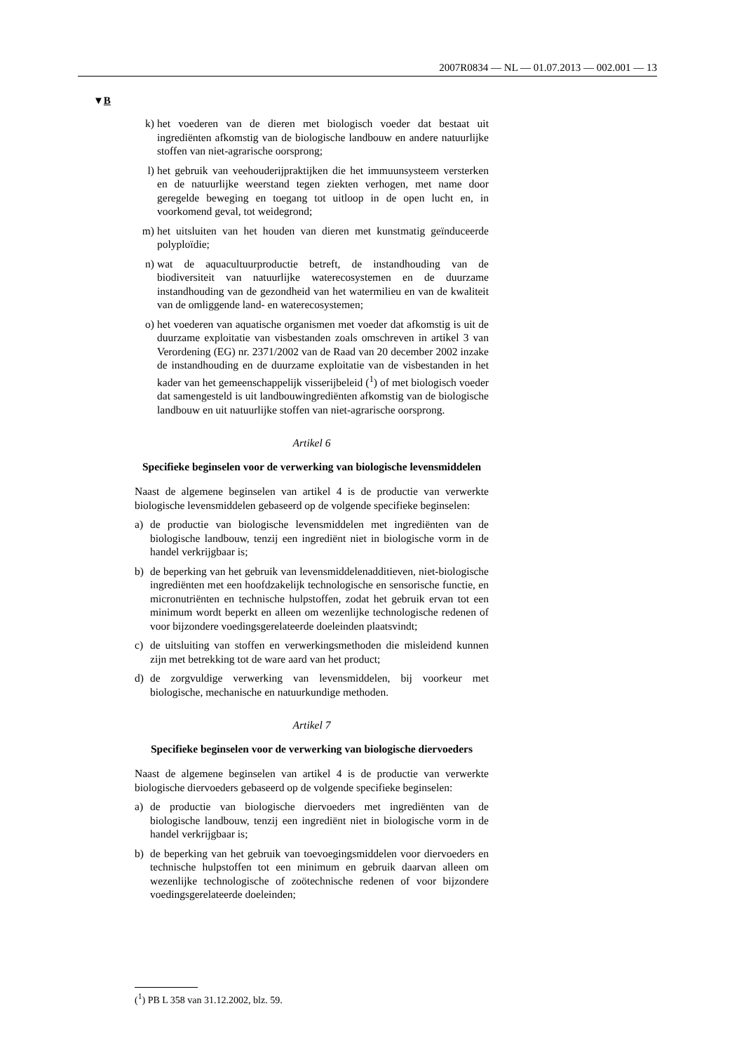2007R0834 — NL — 01.07.2013 — 002.001 — 13
▼B
k) het voederen van de dieren met biologisch voeder dat bestaat uit ingrediënten afkomstig van de biologische landbouw en andere natuurlijke stoffen van niet-agrarische oorsprong;
l) het gebruik van veehouderijpraktijken die het immuunsysteem versterken en de natuurlijke weerstand tegen ziekten verhogen, met name door geregelde beweging en toegang tot uitloop in de open lucht en, in voorkomend geval, tot weidegrond;
m) het uitsluiten van het houden van dieren met kunstmatig geïnduceerde polyploïdie;
n) wat de aquacultuurproductie betreft, de instandhouding van de biodiversiteit van natuurlijke waterecosystemen en de duurzame instandhouding van de gezondheid van het watermilieu en van de kwaliteit van de omliggende land- en waterecosystemen;
o) het voederen van aquatische organismen met voeder dat afkomstig is uit de duurzame exploitatie van visbestanden zoals omschreven in artikel 3 van Verordening (EG) nr. 2371/2002 van de Raad van 20 december 2002 inzake de instandhouding en de duurzame exploitatie van de visbestanden in het kader van het gemeenschappelijk visserijbeleid (<sup>1</sup>) of met biologisch voeder dat samengesteld is uit landbouwingrediënten afkomstig van de biologische landbouw en uit natuurlijke stoffen van niet-agrarische oorsprong.
Artikel 6
Specifieke beginselen voor de verwerking van biologische levensmiddelen
Naast de algemene beginselen van artikel 4 is de productie van verwerkte biologische levensmiddelen gebaseerd op de volgende specifieke beginselen:
a) de productie van biologische levensmiddelen met ingrediënten van de biologische landbouw, tenzij een ingrediënt niet in biologische vorm in de handel verkrijgbaar is;
b) de beperking van het gebruik van levensmiddelenadditieven, niet-biologische ingrediënten met een hoofdzakelijk technologische en sensorische functie, en micronutriënten en technische hulpstoffen, zodat het gebruik ervan tot een minimum wordt beperkt en alleen om wezenlijke technologische redenen of voor bijzondere voedingsgerelateerde doeleinden plaatsvindt;
c) de uitsluiting van stoffen en verwerkingsmethoden die misleidend kunnen zijn met betrekking tot de ware aard van het product;
d) de zorgvuldige verwerking van levensmiddelen, bij voorkeur met biologische, mechanische en natuurkundige methoden.
Artikel 7
Specifieke beginselen voor de verwerking van biologische diervoeders
Naast de algemene beginselen van artikel 4 is de productie van verwerkte biologische diervoeders gebaseerd op de volgende specifieke beginselen:
a) de productie van biologische diervoeders met ingrediënten van de biologische landbouw, tenzij een ingrediënt niet in biologische vorm in de handel verkrijgbaar is;
b) de beperking van het gebruik van toevoegingsmiddelen voor diervoeders en technische hulpstoffen tot een minimum en gebruik daarvan alleen om wezenlijke technologische of zoötechnische redenen of voor bijzondere voedingsgerelateerde doeleinden;
(<sup>1</sup>) PB L 358 van 31.12.2002, blz. 59.